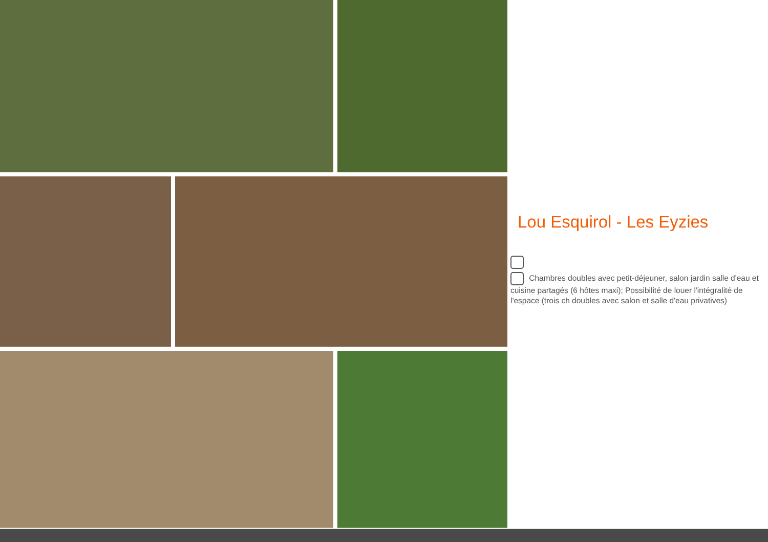Lou Esquirol - Les Eyzies
Chambres doubles avec petit-déjeuner, salon jardin salle d'eau et cuisine partagés (6 hôtes maxi); Possibilité de louer l'intégralité de l'espace (trois ch doubles avec salon et salle d'eau privatives)